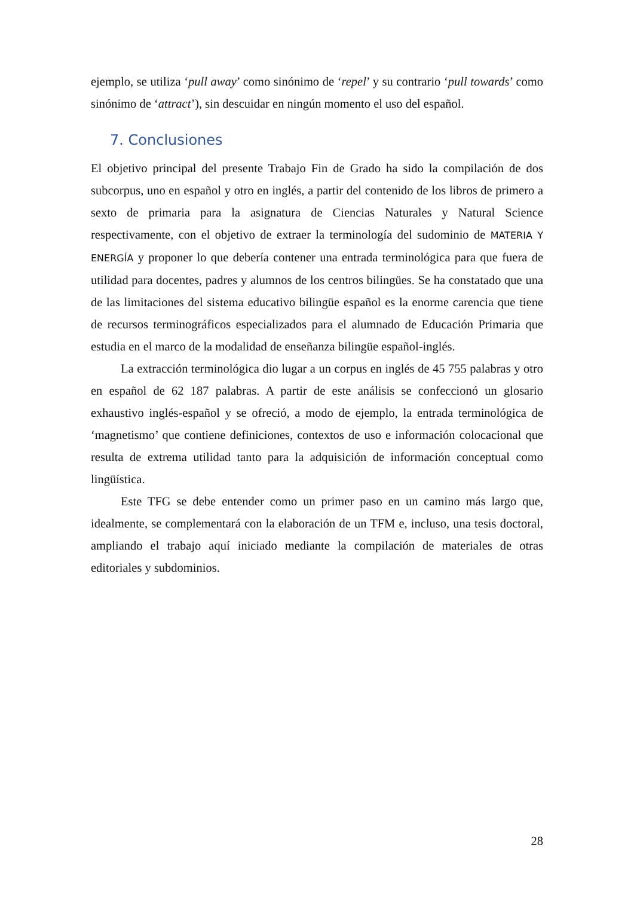ejemplo, se utiliza ‘pull away’ como sinónimo de ‘repel’ y su contrario ‘pull towards’ como sinónimo de ‘attract’), sin descuidar en ningún momento el uso del español.
7. Conclusiones
El objetivo principal del presente Trabajo Fin de Grado ha sido la compilación de dos subcorpus, uno en español y otro en inglés, a partir del contenido de los libros de primero a sexto de primaria para la asignatura de Ciencias Naturales y Natural Science respectivamente, con el objetivo de extraer la terminología del sudominio de MATERIA Y ENERGÍA y proponer lo que debería contener una entrada terminológica para que fuera de utilidad para docentes, padres y alumnos de los centros bilingües. Se ha constatado que una de las limitaciones del sistema educativo bilingüe español es la enorme carencia que tiene de recursos terminográficos especializados para el alumnado de Educación Primaria que estudia en el marco de la modalidad de enseñanza bilingüe español-inglés.
La extracción terminológica dio lugar a un corpus en inglés de 45 755 palabras y otro en español de 62 187 palabras. A partir de este análisis se confeccionó un glosario exhaustivo inglés-español y se ofreció, a modo de ejemplo, la entrada terminológica de ‘magnetismo’ que contiene definiciones, contextos de uso e información colocacional que resulta de extrema utilidad tanto para la adquisición de información conceptual como lingüística.
Este TFG se debe entender como un primer paso en un camino más largo que, idealmente, se complementará con la elaboración de un TFM e, incluso, una tesis doctoral, ampliando el trabajo aquí iniciado mediante la compilación de materiales de otras editoriales y subdominios.
28